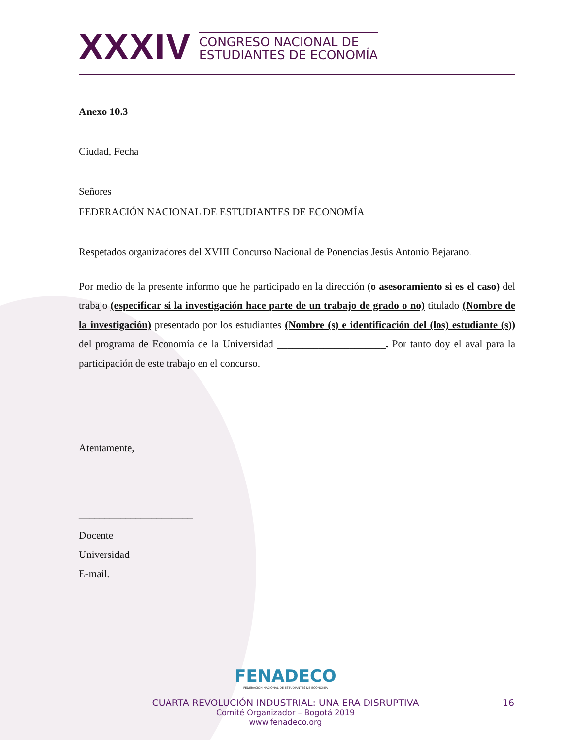XXXIV
CONGRESO NACIONAL DE
ESTUDIANTES DE ECONOMÍA
Anexo 10.3
Ciudad, Fecha
Señores
FEDERACIÓN NACIONAL DE ESTUDIANTES DE ECONOMÍA
Respetados organizadores del XVIII Concurso Nacional de Ponencias Jesús Antonio Bejarano.
Por medio de la presente informo que he participado en la dirección (o asesoramiento si es el caso) del trabajo (especificar si la investigación hace parte de un trabajo de grado o no) titulado (Nombre de la investigación) presentado por los estudiantes (Nombre (s) e identificación del (los) estudiante (s)) del programa de Economía de la Universidad _____________________. Por tanto doy el aval para la participación de este trabajo en el concurso.
Atentamente,
______________________
Docente
Universidad
E-mail.
FENADECO
FEDERACIÓN NACIONAL DE ESTUDIANTES DE ECONOMÍA
CUARTA REVOLUCIÓN INDUSTRIAL: UNA ERA DISRUPTIVA 16
Comité Organizador – Bogotá 2019
www.fenadeco.org